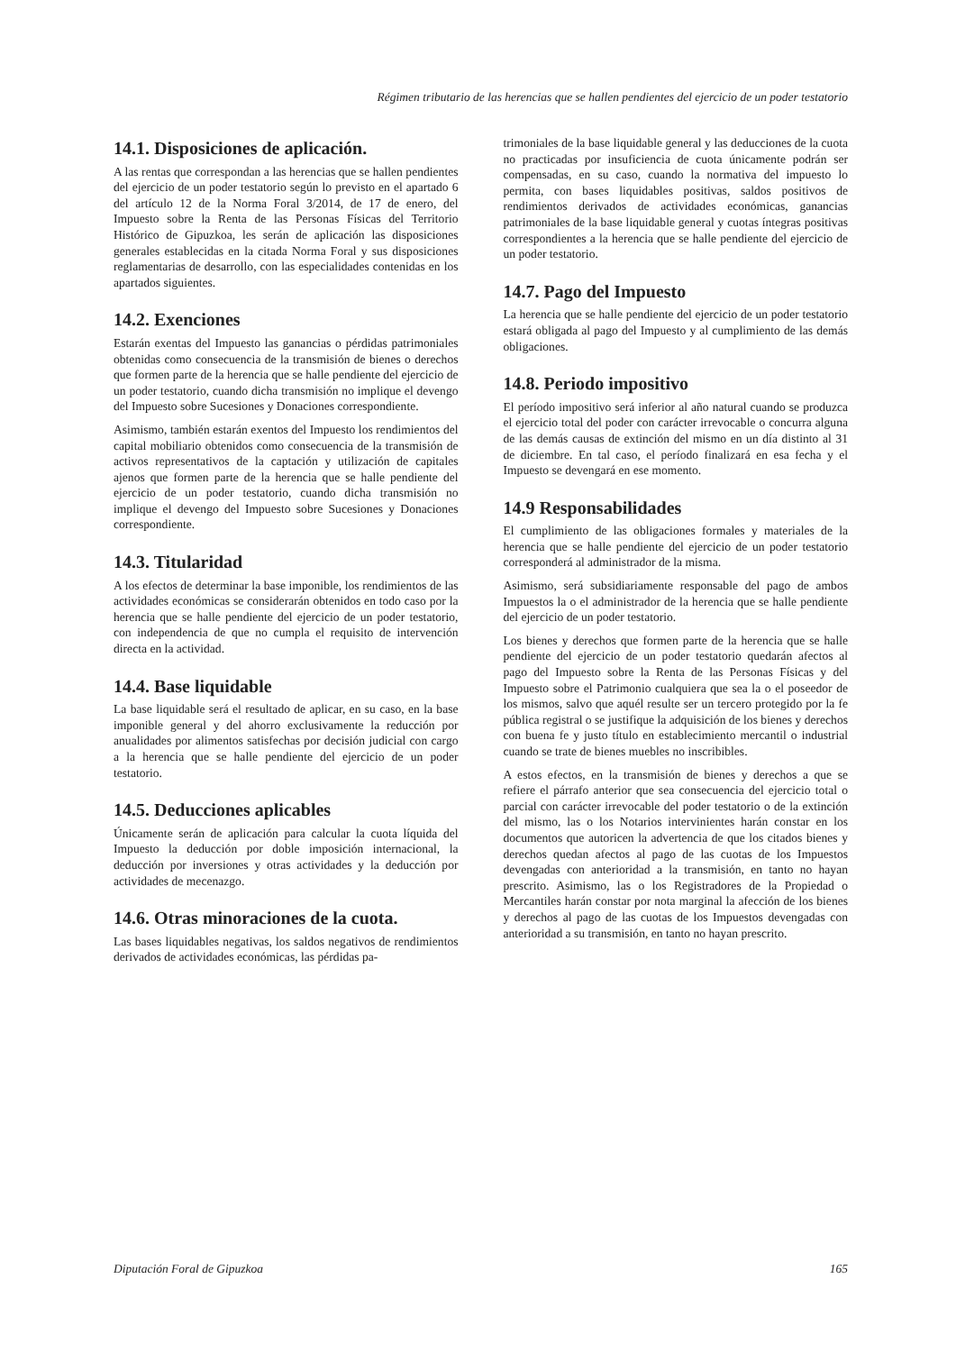Régimen tributario de las herencias que se hallen pendientes del ejercicio de un poder testatorio
14.1. Disposiciones de aplicación.
A las rentas que correspondan a las herencias que se hallen pendientes del ejercicio de un poder testatorio según lo previsto en el apartado 6 del artículo 12 de la Norma Foral 3/2014, de 17 de enero, del Impuesto sobre la Renta de las Personas Físicas del Territorio Histórico de Gipuzkoa, les serán de aplicación las disposiciones generales establecidas en la citada Norma Foral y sus disposiciones reglamentarias de desarrollo, con las especialidades contenidas en los apartados siguientes.
14.2. Exenciones
Estarán exentas del Impuesto las ganancias o pérdidas patrimoniales obtenidas como consecuencia de la transmisión de bienes o derechos que formen parte de la herencia que se halle pendiente del ejercicio de un poder testatorio, cuando dicha transmisión no implique el devengo del Impuesto sobre Sucesiones y Donaciones correspondiente.
Asimismo, también estarán exentos del Impuesto los rendimientos del capital mobiliario obtenidos como consecuencia de la transmisión de activos representativos de la captación y utilización de capitales ajenos que formen parte de la herencia que se halle pendiente del ejercicio de un poder testatorio, cuando dicha transmisión no implique el devengo del Impuesto sobre Sucesiones y Donaciones correspondiente.
14.3. Titularidad
A los efectos de determinar la base imponible, los rendimientos de las actividades económicas se considerarán obtenidos en todo caso por la herencia que se halle pendiente del ejercicio de un poder testatorio, con independencia de que no cumpla el requisito de intervención directa en la actividad.
14.4. Base liquidable
La base liquidable será el resultado de aplicar, en su caso, en la base imponible general y del ahorro exclusivamente la reducción por anualidades por alimentos satisfechas por decisión judicial con cargo a la herencia que se halle pendiente del ejercicio de un poder testatorio.
14.5. Deducciones aplicables
Únicamente serán de aplicación para calcular la cuota líquida del Impuesto la deducción por doble imposición internacional, la deducción por inversiones y otras actividades y la deducción por actividades de mecenazgo.
14.6. Otras minoraciones de la cuota.
Las bases liquidables negativas, los saldos negativos de rendimientos derivados de actividades económicas, las pérdidas pa-
trimoniales de la base liquidable general y las deducciones de la cuota no practicadas por insuficiencia de cuota únicamente podrán ser compensadas, en su caso, cuando la normativa del impuesto lo permita, con bases liquidables positivas, saldos positivos de rendimientos derivados de actividades económicas, ganancias patrimoniales de la base liquidable general y cuotas íntegras positivas correspondientes a la herencia que se halle pendiente del ejercicio de un poder testatorio.
14.7. Pago del Impuesto
La herencia que se halle pendiente del ejercicio de un poder testatorio estará obligada al pago del Impuesto y al cumplimiento de las demás obligaciones.
14.8. Periodo impositivo
El período impositivo será inferior al año natural cuando se produzca el ejercicio total del poder con carácter irrevocable o concurra alguna de las demás causas de extinción del mismo en un día distinto al 31 de diciembre. En tal caso, el período finalizará en esa fecha y el Impuesto se devengará en ese momento.
14.9 Responsabilidades
El cumplimiento de las obligaciones formales y materiales de la herencia que se halle pendiente del ejercicio de un poder testatorio corresponderá al administrador de la misma.
Asimismo, será subsidiariamente responsable del pago de ambos Impuestos la o el administrador de la herencia que se halle pendiente del ejercicio de un poder testatorio.
Los bienes y derechos que formen parte de la herencia que se halle pendiente del ejercicio de un poder testatorio quedarán afectos al pago del Impuesto sobre la Renta de las Personas Físicas y del Impuesto sobre el Patrimonio cualquiera que sea la o el poseedor de los mismos, salvo que aquél resulte ser un tercero protegido por la fe pública registral o se justifique la adquisición de los bienes y derechos con buena fe y justo título en establecimiento mercantil o industrial cuando se trate de bienes muebles no inscribibles.
A estos efectos, en la transmisión de bienes y derechos a que se refiere el párrafo anterior que sea consecuencia del ejercicio total o parcial con carácter irrevocable del poder testatorio o de la extinción del mismo, las o los Notarios intervinientes harán constar en los documentos que autoricen la advertencia de que los citados bienes y derechos quedan afectos al pago de las cuotas de los Impuestos devengadas con anterioridad a la transmisión, en tanto no hayan prescrito. Asimismo, las o los Registradores de la Propiedad o Mercantiles harán constar por nota marginal la afección de los bienes y derechos al pago de las cuotas de los Impuestos devengadas con anterioridad a su transmisión, en tanto no hayan prescrito.
Diputación Foral de Gipuzkoa 165